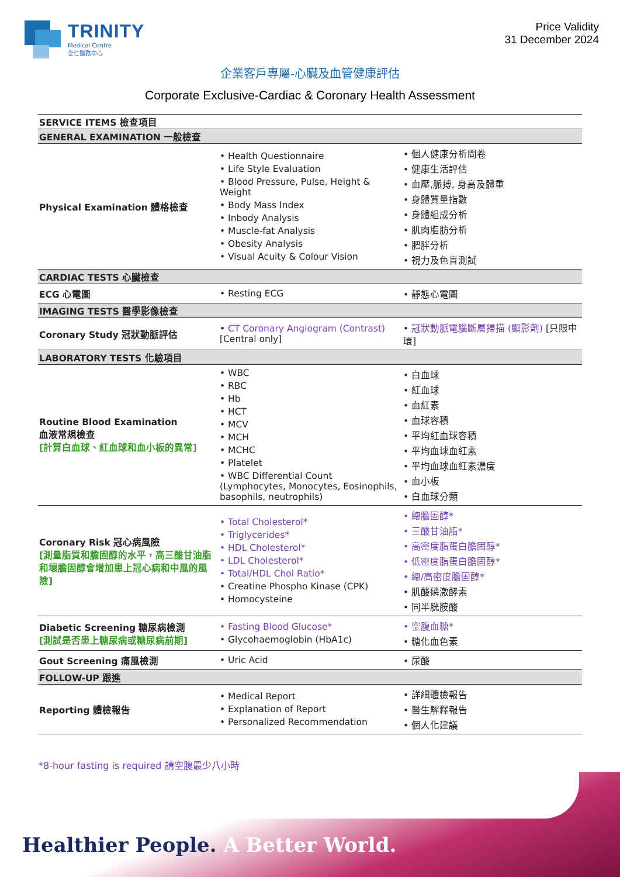TRINITY
Medical Centre
全仁醫務中心
Price Validity
31 December 2024
企業客戶專屬-心臟及血管健康評估
Corporate Exclusive-Cardiac & Coronary Health Assessment
| SERVICE ITEMS 檢查項目 | | |
| --- | --- | --- |
| GENERAL EXAMINATION 一般檢查 | | |
| Physical Examination 體格檢查 | Health Questionnaire Life Style Evaluation Blood Pressure, Pulse, Height & Weight Body Mass Index Inbody Analysis Muscle-fat Analysis Obesity Analysis Visual Acuity & Colour Vision | 個人健康分析問卷 健康生活評估 血壓,脈搏, 身高及體重 身體質量指數 身體組成分析 肌肉脂肪分析 肥胖分析 視力及色盲測試 |
| CARDIAC TESTS 心臟檢查 | | |
| ECG 心電圖 | Resting ECG | 靜態心電圖 |
| IMAGING TESTS 醫學影像檢查 | | |
| Coronary Study 冠狀動脈評估 | CT Coronary Angiogram (Contrast) [Central only] | 冠狀動脈電腦斷層掃描 (顯影劑) [只限中環] |
| LABORATORY TESTS 化驗項目 | | |
| Routine Blood Examination 血液常規檢查 [計算白血球、紅血球和血小板的異常] | WBC RBC Hb HCT MCV MCH MCHC Platelet WBC Differential Count (Lymphocytes, Monocytes, Eosinophils, basophils, neutrophils) | 白血球 紅血球 血紅素 血球容積 平均紅血球容積 平均血球血紅素 平均血球血紅素濃度 血小板 白血球分類 |
| Coronary Risk 冠心病風險 [測量脂質和膽固醇的水平，高三酸甘油脂和壞膽固醇會增加患上冠心病和中風的風險] | Total Cholesterol* Triglycerides* HDL Cholesterol* LDL Cholesterol* Total/HDL Chol Ratio* Creatine Phospho Kinase (CPK) Homocysteine | 總膽固醇* 三酸甘油脂* 高密度脂蛋白膽固醇* 低密度脂蛋白膽固醇* 總/高密度膽固醇* 肌酸磷激酵素 同半胱胺酸 |
| Diabetic Screening 糖尿病檢測 [測試是否患上糖尿病或糖尿病前期] | Fasting Blood Glucose* Glycohaemoglobin (HbA1c) | 空腹血糖* 糖化血色素 |
| Gout Screening 痛風檢測 | Uric Acid | 尿酸 |
| FOLLOW-UP 跟進 | | |
| Reporting 體檢報告 | Medical Report Explanation of Report Personalized Recommendation | 詳細體檢報告 醫生解釋報告 個人化建議 |
*8-hour fasting is required 請空腹最少八小時
Healthier People. A Better World.